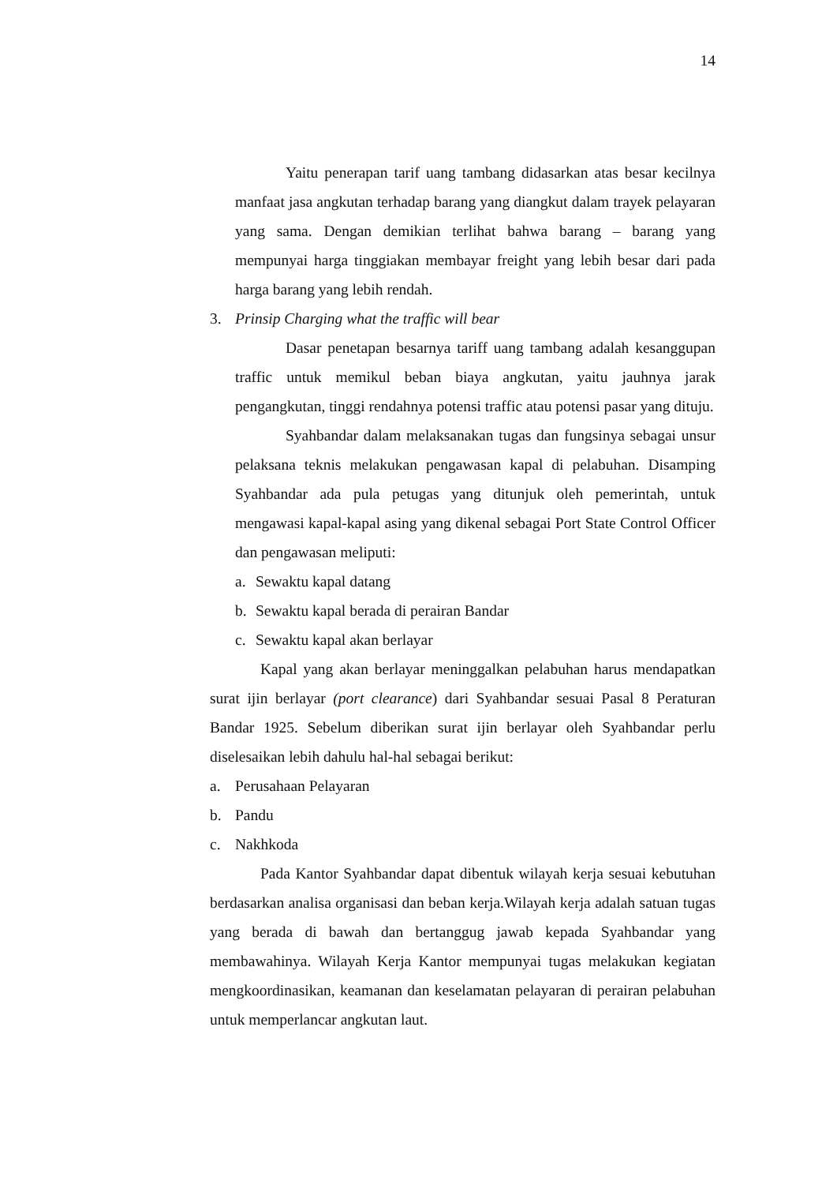14
Yaitu penerapan tarif uang tambang didasarkan atas besar kecilnya manfaat jasa angkutan terhadap barang yang diangkut dalam trayek pelayaran yang sama. Dengan demikian terlihat bahwa barang – barang yang mempunyai harga tinggiakan membayar freight yang lebih besar dari pada harga barang yang lebih rendah.
3. Prinsip Charging what the traffic will bear
Dasar penetapan besarnya tariff uang tambang adalah kesanggupan traffic untuk memikul beban biaya angkutan, yaitu jauhnya jarak pengangkutan, tinggi rendahnya potensi traffic atau potensi pasar yang dituju.
Syahbandar dalam melaksanakan tugas dan fungsinya sebagai unsur pelaksana teknis melakukan pengawasan kapal di pelabuhan. Disamping Syahbandar ada pula petugas yang ditunjuk oleh pemerintah, untuk mengawasi kapal-kapal asing yang dikenal sebagai Port State Control Officer dan pengawasan meliputi:
a. Sewaktu kapal datang
b. Sewaktu kapal berada di perairan Bandar
c. Sewaktu kapal akan berlayar
Kapal yang akan berlayar meninggalkan pelabuhan harus mendapatkan surat ijin berlayar (port clearance) dari Syahbandar sesuai Pasal 8 Peraturan Bandar 1925. Sebelum diberikan surat ijin berlayar oleh Syahbandar perlu diselesaikan lebih dahulu hal-hal sebagai berikut:
a. Perusahaan Pelayaran
b. Pandu
c. Nakhkoda
Pada Kantor Syahbandar dapat dibentuk wilayah kerja sesuai kebutuhan berdasarkan analisa organisasi dan beban kerja.Wilayah kerja adalah satuan tugas yang berada di bawah dan bertanggug jawab kepada Syahbandar yang membawahinya. Wilayah Kerja Kantor mempunyai tugas melakukan kegiatan mengkoordinasikan, keamanan dan keselamatan pelayaran di perairan pelabuhan untuk memperlancar angkutan laut.